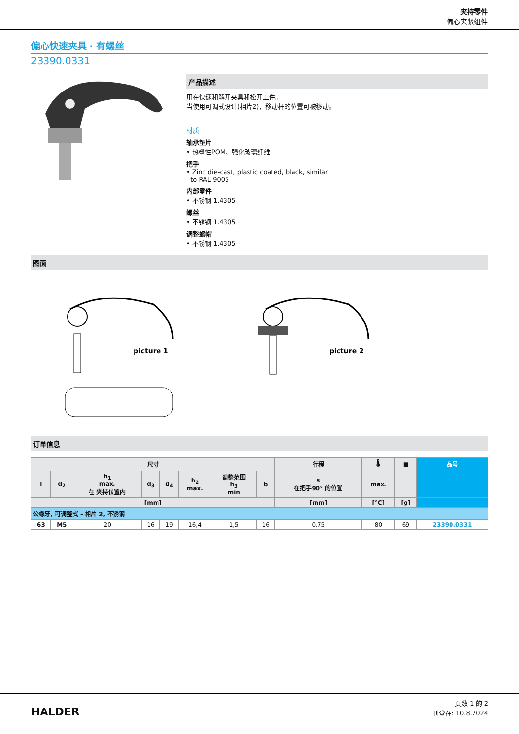夹持零件
偏心夹紧组件
偏心快速夹具 · 有螺丝
23390.0331
产品描述
用在快速和解开夹具和松开工件。
当使用可调式设计(相片2)，移动杆的位置可被移动。
材质
轴承垫片
• 热塑性POM，强化玻璃纤维
把手
• Zinc die-cast, plastic coated, black, similar
to RAL 9005
内部零件
• 不锈钢 1.4305
螺丝
• 不锈钢 1.4305
调整螺帽
• 不锈钢 1.4305
图面
picture 1
picture 2
订单信息
| 尺寸 | | | | | | | | 行程 | 🌡 | ■ | 品号 |
| --- | --- | --- | --- | --- | --- | --- | --- | --- | --- | --- | --- |
| l | d<sub>2</sub> | h<sub>1</sub> max. 在 夹持位置内 | d<sub>3</sub> | d<sub>4</sub> | h<sub>2</sub> max. | 调整范围 h<sub>3</sub> min | b | s 在把手90° 的位置 | max. | | |
| [mm] | | | | | | | | [mm] | [°C] | [g] | |
| 公螺牙, 可调整式 – 相片 2, 不锈钢 | | | | | | | | | | | |
| 63 | M5 | 20 | 16 | 19 | 16,4 | 1,5 | 16 | 0,75 | 80 | 69 | 23390.0331 |
HALDER
页数 1 的 2
刊登在: 10.8.2024